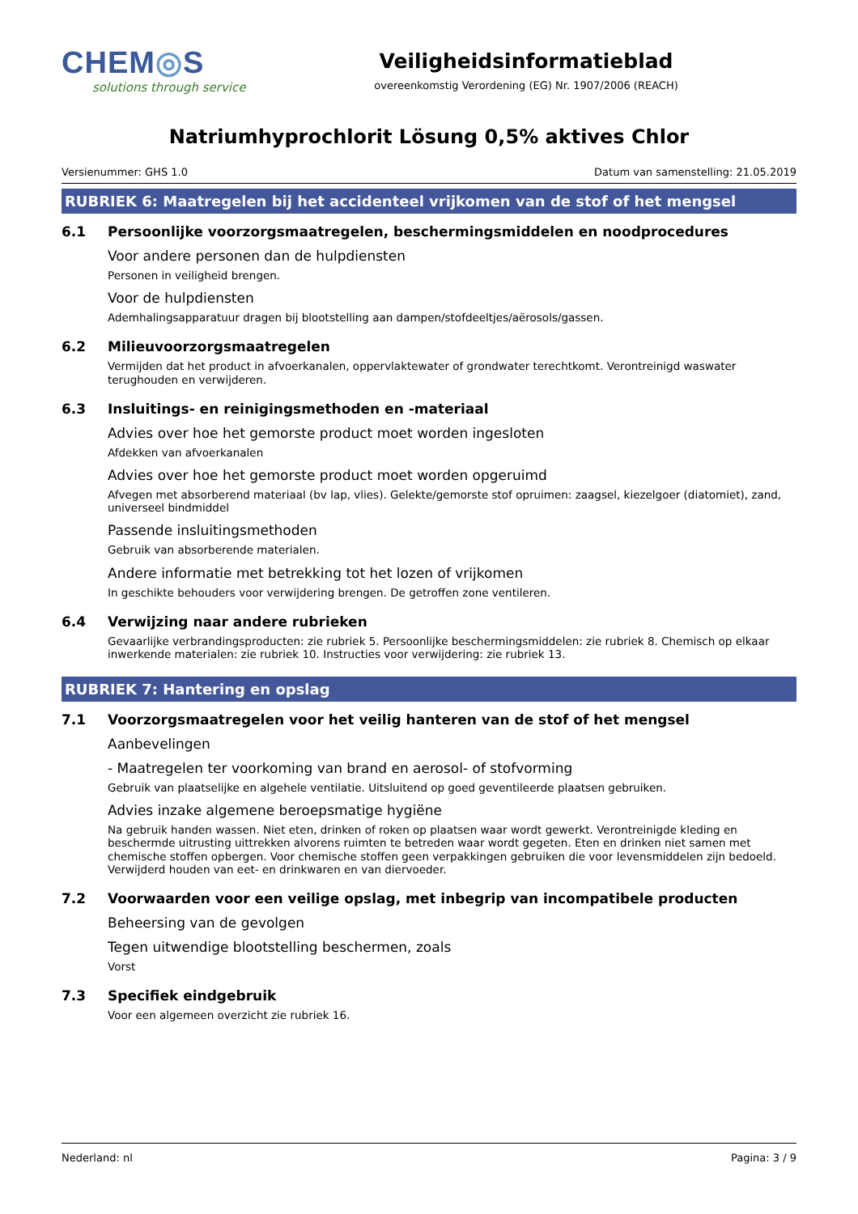CHEM◎S
solutions through service
Veiligheidsinformatieblad
overeenkomstig Verordening (EG) Nr. 1907/2006 (REACH)
Natriumhyprochlorit Lösung 0,5% aktives Chlor
Versienummer: GHS 1.0 Datum van samenstelling: 21.05.2019
RUBRIEK 6: Maatregelen bij het accidenteel vrijkomen van de stof of het mengsel
6.1 Persoonlijke voorzorgsmaatregelen, beschermingsmiddelen en noodprocedures
Voor andere personen dan de hulpdiensten
Personen in veiligheid brengen.
Voor de hulpdiensten
Ademhalingsapparatuur dragen bij blootstelling aan dampen/stofdeeltjes/aërosols/gassen.
6.2 Milieuvoorzorgsmaatregelen
Vermijden dat het product in afvoerkanalen, oppervlaktewater of grondwater terechtkomt. Verontreinigd waswater terughouden en verwijderen.
6.3 Insluitings- en reinigingsmethoden en -materiaal
Advies over hoe het gemorste product moet worden ingesloten
Afdekken van afvoerkanalen
Advies over hoe het gemorste product moet worden opgeruimd
Afvegen met absorberend materiaal (bv lap, vlies). Gelekte/gemorste stof opruimen: zaagsel, kiezelgoer (diatomiet), zand, universeel bindmiddel
Passende insluitingsmethoden
Gebruik van absorberende materialen.
Andere informatie met betrekking tot het lozen of vrijkomen
In geschikte behouders voor verwijdering brengen. De getroffen zone ventileren.
6.4 Verwijzing naar andere rubrieken
Gevaarlijke verbrandingsproducten: zie rubriek 5. Persoonlijke beschermingsmiddelen: zie rubriek 8. Chemisch op elkaar inwerkende materialen: zie rubriek 10. Instructies voor verwijdering: zie rubriek 13.
RUBRIEK 7: Hantering en opslag
7.1 Voorzorgsmaatregelen voor het veilig hanteren van de stof of het mengsel
Aanbevelingen
- Maatregelen ter voorkoming van brand en aerosol- of stofvorming
Gebruik van plaatselijke en algehele ventilatie. Uitsluitend op goed geventileerde plaatsen gebruiken.
Advies inzake algemene beroepsmatige hygiëne
Na gebruik handen wassen. Niet eten, drinken of roken op plaatsen waar wordt gewerkt. Verontreinigde kleding en beschermde uitrusting uittrekken alvorens ruimten te betreden waar wordt gegeten. Eten en drinken niet samen met chemische stoffen opbergen. Voor chemische stoffen geen verpakkingen gebruiken die voor levensmiddelen zijn bedoeld. Verwijderd houden van eet- en drinkwaren en van diervoeder.
7.2 Voorwaarden voor een veilige opslag, met inbegrip van incompatibele producten
Beheersing van de gevolgen
Tegen uitwendige blootstelling beschermen, zoals
Vorst
7.3 Specifiek eindgebruik
Voor een algemeen overzicht zie rubriek 16.
Nederland: nl Pagina: 3 / 9